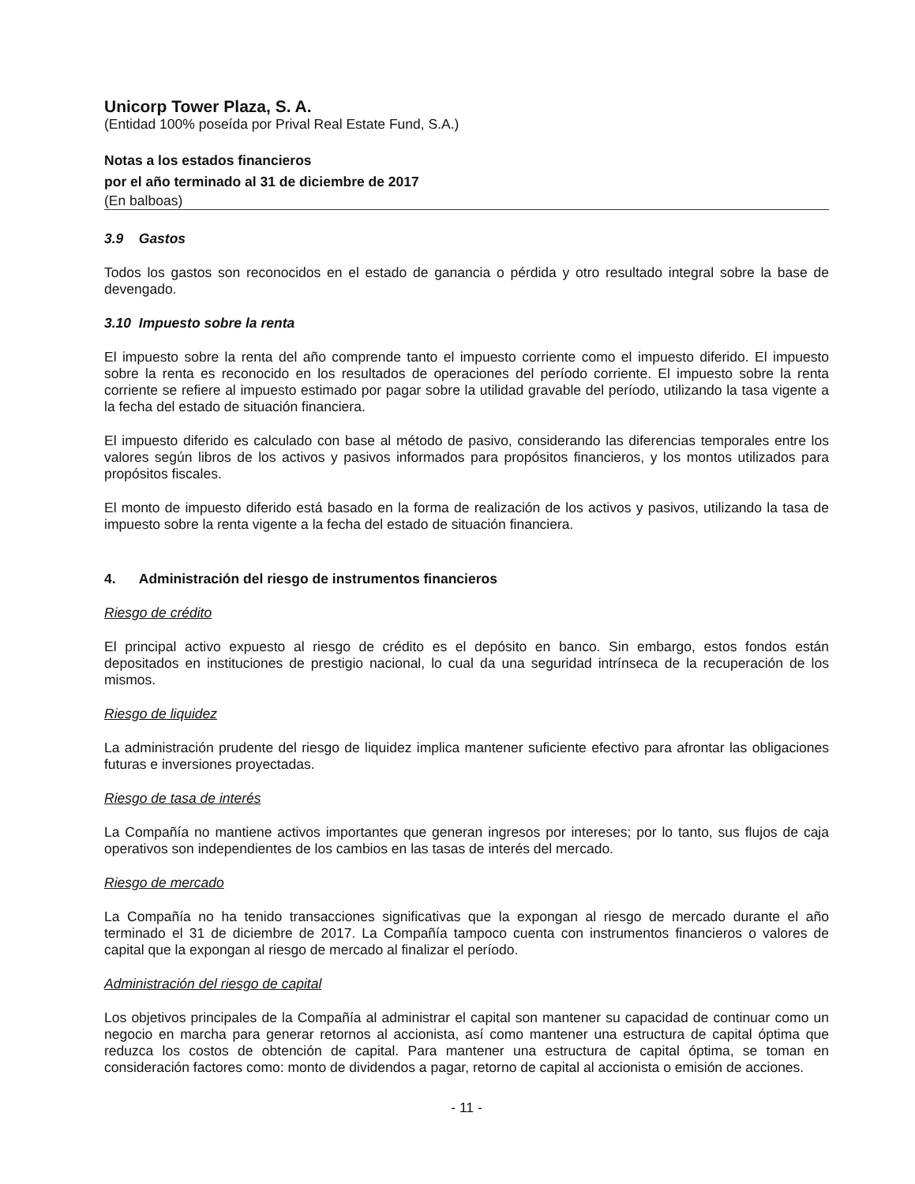Unicorp Tower Plaza, S. A.
(Entidad 100% poseída por Prival Real Estate Fund, S.A.)
Notas a los estados financieros
por el año terminado al 31 de diciembre de 2017
(En balboas)
3.9 Gastos
Todos los gastos son reconocidos en el estado de ganancia o pérdida y otro resultado integral sobre la base de devengado.
3.10 Impuesto sobre la renta
El impuesto sobre la renta del año comprende tanto el impuesto corriente como el impuesto diferido. El impuesto sobre la renta es reconocido en los resultados de operaciones del período corriente. El impuesto sobre la renta corriente se refiere al impuesto estimado por pagar sobre la utilidad gravable del período, utilizando la tasa vigente a la fecha del estado de situación financiera.
El impuesto diferido es calculado con base al método de pasivo, considerando las diferencias temporales entre los valores según libros de los activos y pasivos informados para propósitos financieros, y los montos utilizados para propósitos fiscales.
El monto de impuesto diferido está basado en la forma de realización de los activos y pasivos, utilizando la tasa de impuesto sobre la renta vigente a la fecha del estado de situación financiera.
4. Administración del riesgo de instrumentos financieros
Riesgo de crédito
El principal activo expuesto al riesgo de crédito es el depósito en banco. Sin embargo, estos fondos están depositados en instituciones de prestigio nacional, lo cual da una seguridad intrínseca de la recuperación de los mismos.
Riesgo de liquidez
La administración prudente del riesgo de liquidez implica mantener suficiente efectivo para afrontar las obligaciones futuras e inversiones proyectadas.
Riesgo de tasa de interés
La Compañía no mantiene activos importantes que generan ingresos por intereses; por lo tanto, sus flujos de caja operativos son independientes de los cambios en las tasas de interés del mercado.
Riesgo de mercado
La Compañía no ha tenido transacciones significativas que la expongan al riesgo de mercado durante el año terminado el 31 de diciembre de 2017. La Compañía tampoco cuenta con instrumentos financieros o valores de capital que la expongan al riesgo de mercado al finalizar el período.
Administración del riesgo de capital
Los objetivos principales de la Compañía al administrar el capital son mantener su capacidad de continuar como un negocio en marcha para generar retornos al accionista, así como mantener una estructura de capital óptima que reduzca los costos de obtención de capital. Para mantener una estructura de capital óptima, se toman en consideración factores como: monto de dividendos a pagar, retorno de capital al accionista o emisión de acciones.
- 11 -